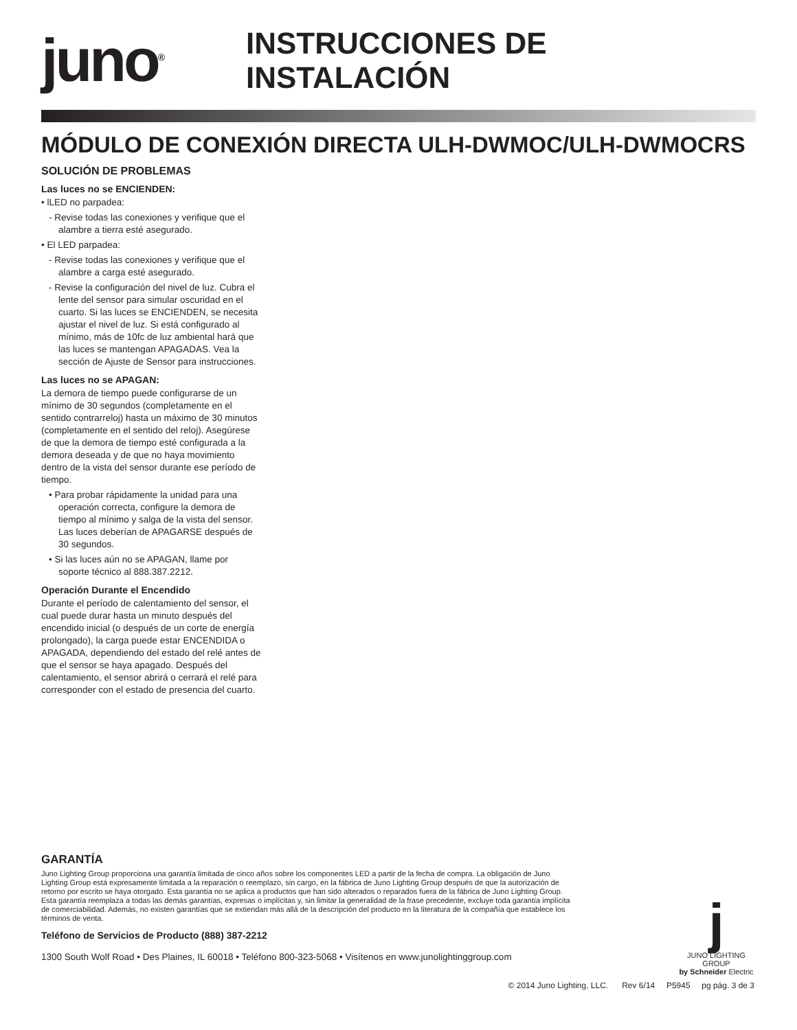juno<sup>®</sup>
INSTRUCCIONES DE INSTALACIÓN
MÓDULO DE CONEXIÓN DIRECTA ULH-DWMOC/ULH-DWMOCRS
SOLUCIÓN DE PROBLEMAS
Las luces no se ENCIENDEN:
• lLED no parpadea:
- Revise todas las conexiones y verifique que el alambre a tierra esté asegurado.
• El LED parpadea:
- Revise todas las conexiones y verifique que el alambre a carga esté asegurado.
- Revise la configuración del nivel de luz. Cubra el lente del sensor para simular oscuridad en el cuarto. Si las luces se ENCIENDEN, se necesita ajustar el nivel de luz. Si está configurado al mínimo, más de 10fc de luz ambiental hará que las luces se mantengan APAGADAS. Vea la sección de Ajuste de Sensor para instrucciones.
Las luces no se APAGAN:
La demora de tiempo puede configurarse de un mínimo de 30 segundos (completamente en el sentido contrarreloj) hasta un máximo de 30 minutos (completamente en el sentido del reloj). Asegúrese de que la demora de tiempo esté configurada a la demora deseada y de que no haya movimiento dentro de la vista del sensor durante ese período de tiempo.
• Para probar rápidamente la unidad para una operación correcta, configure la demora de tiempo al mínimo y salga de la vista del sensor. Las luces deberían de APAGARSE después de 30 segundos.
• Si las luces aún no se APAGAN, llame por soporte técnico al 888.387.2212.
Operación Durante el Encendido
Durante el período de calentamiento del sensor, el cual puede durar hasta un minuto después del encendido inicial (o después de un corte de energía prolongado), la carga puede estar ENCENDIDA o APAGADA, dependiendo del estado del relé antes de que el sensor se haya apagado. Después del calentamiento, el sensor abrirá o cerrará el relé para corresponder con el estado de presencia del cuarto.
GARANTÍA
Juno Lighting Group proporciona una garantía limitada de cinco años sobre los componentes LED a partir de la fecha de compra. La obligación de Juno Lighting Group está expresamente limitada a la reparación o reemplazo, sin cargo, en la fábrica de Juno Lighting Group después de que la autorización de retorno por escrito se haya otorgado. Esta garantía no se aplica a productos que han sido alterados o reparados fuera de la fábrica de Juno Lighting Group. Esta garantía reemplaza a todas las demás garantías, expresas o implícitas y, sin limitar la generalidad de la frase precedente, excluye toda garantía implícita de comerciabilidad. Además, no existen garantías que se extiendan más allá de la descripción del producto en la literatura de la compañía que establece los términos de venta.
Teléfono de Servicios de Producto (888) 387-2212
1300 South Wolf Road • Des Plaines, IL 60018 • Teléfono 800-323-5068 • Visítenos en www.junolightinggroup.com
j
JUNO LIGHTING GROUP
by Schneider Electric
© 2014 Juno Lighting, LLC. Rev 6/14 P5945 pg pág. 3 de 3